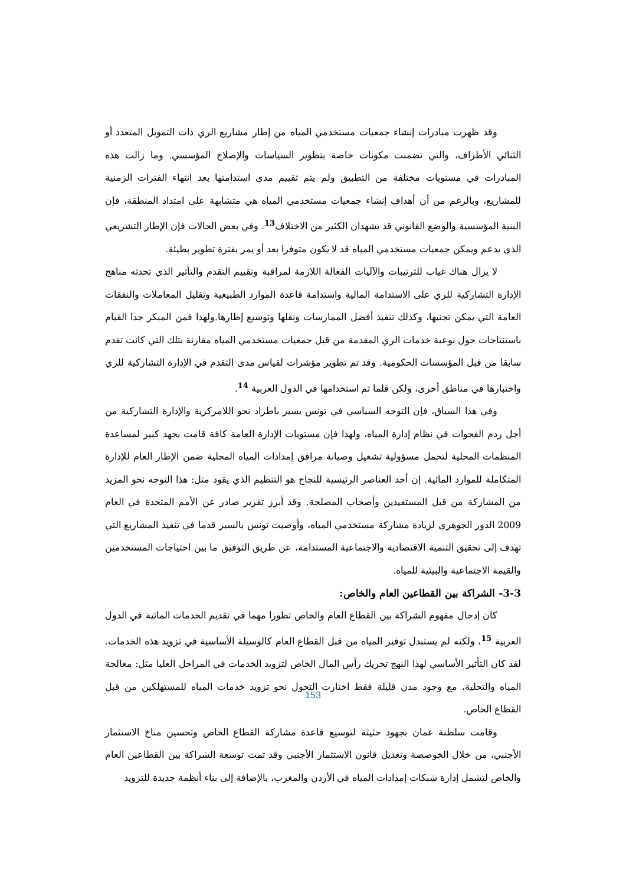وقد ظهرت مبادرات إنشاء جمعيات مستخدمي المياه من إطار مشاريع الري ذات التمويل المتعدد أو الثنائي الأطراف، والتي تضمنت مكونات خاصة بتطوير السياسات والإصلاح المؤسسي. وما زالت هذه المبادرات في مستويات مختلفة من التطبيق ولم يتم تقييم مدى استدامتها بعد انتهاء الفترات الزمنية للمشاريع، وبالرغم من أن أهداف إنشاء جمعيات مستخدمي المياه هي متشابهة على امتداد المنطقة، فإن البنية المؤسسية والوضع القانوني قد يشهدان الكثير من الاختلاف<sup>13</sup>. وفي بعض الحالات فإن الإطار التشريعي الذي يدعم ويمكن جمعيات مستخدمي المياه قد لا يكون متوفرا بعد أو يمر بفترة تطوير بطيئة.
لا يزال هناك غياب للترتيبات والآليات الفعالة اللازمة لمراقبة وتقييم التقدم والتأثير الذي تحدثه مناهج الإدارة التشاركية للري على الاستدامة المالية واستدامة قاعدة الموارد الطبيعية وتقليل المعاملات والنفقات العامة التي يمكن تجنبها، وكذلك تنفيذ أفضل الممارسات ونقلها وتوسيع إطارها.ولهذا فمن المبكر جدا القيام باستنتاجات حول نوعية خدمات الري المقدمة من قبل جمعيات مستخدمي المياه مقارنة بتلك التي كانت تقدم سابقا من قبل المؤسسات الحكومية. وقد تم تطوير مؤشرات لقياس مدى التقدم في الإدارة التشاركية للري واختبارها في مناطق أخرى، ولكن قلما تم استخدامها في الدول العربية <sup>14</sup>.
وفي هذا السياق، فإن التوجه السياسي في تونس يسير باطراد نحو اللامركزية والإدارة التشاركية من أجل ردم الفجوات في نظام إدارة المياه، ولهذا فإن مستويات الإدارة العامة كافة قامت بجهد كبير لمساعدة المنظمات المحلية لتحمل مسؤولية تشغيل وصيانة مرافق إمدادات المياه المحلية ضمن الإطار العام للإدارة المتكاملة للموارد المائية. إن أحد العناصر الرئيسية للنجاح هو التنظيم الذي يقود مثل: هذا التوجه نحو المزيد من المشاركة من قبل المستفيدين وأصحاب المصلحة. وقد أبرز تقرير صادر عن الأمم المتحدة في العام 2009 الدور الجوهري لزيادة مشاركة مستخدمي المياه، وأوصيت تونس بالسير قدما في تنفيذ المشاريع التي تهدف إلى تحقيق التنمية الاقتصادية والاجتماعية المستدامة، عن طريق التوفيق ما بين احتياجات المستخدمين والقيمة الاجتماعية والبيئية للمياه.
3-3- الشراكة بين القطاعين العام والخاص:
كان إدخال مفهوم الشراكة بين القطاع العام والخاص تطورا مهما في تقديم الخدمات المائية في الدول العربية <sup>15</sup>، ولكنه لم يستبدل توفير المياه من قبل القطاع العام كالوسيلة الأساسية في تزويد هذه الخدمات. لقد كان التأثير الأساسي لهذا النهج تحريك رأس المال الخاص لتزويد الخدمات في المراحل العليا مثل: معالجة المياه والتحلية، مع وجود مدن قليلة فقط اختارت التحول نحو تزويد خدمات المياه للمستهلكين من قبل القطاع الخاص.
وقامت سلطنة عمان بجهود حثيثة لتوسيع قاعدة مشاركة القطاع الخاص وتحسين مناخ الاستثمار الأجنبي، من خلال الخوصصة وتعديل قانون الاستثمار الأجنبي وقد تمت توسعة الشراكة بين القطاعين العام والخاص لتشمل إدارة شبكات إمدادات المياه في الأردن والمغرب، بالإضافة إلى بناء أنظمة جديدة للتزويد
153